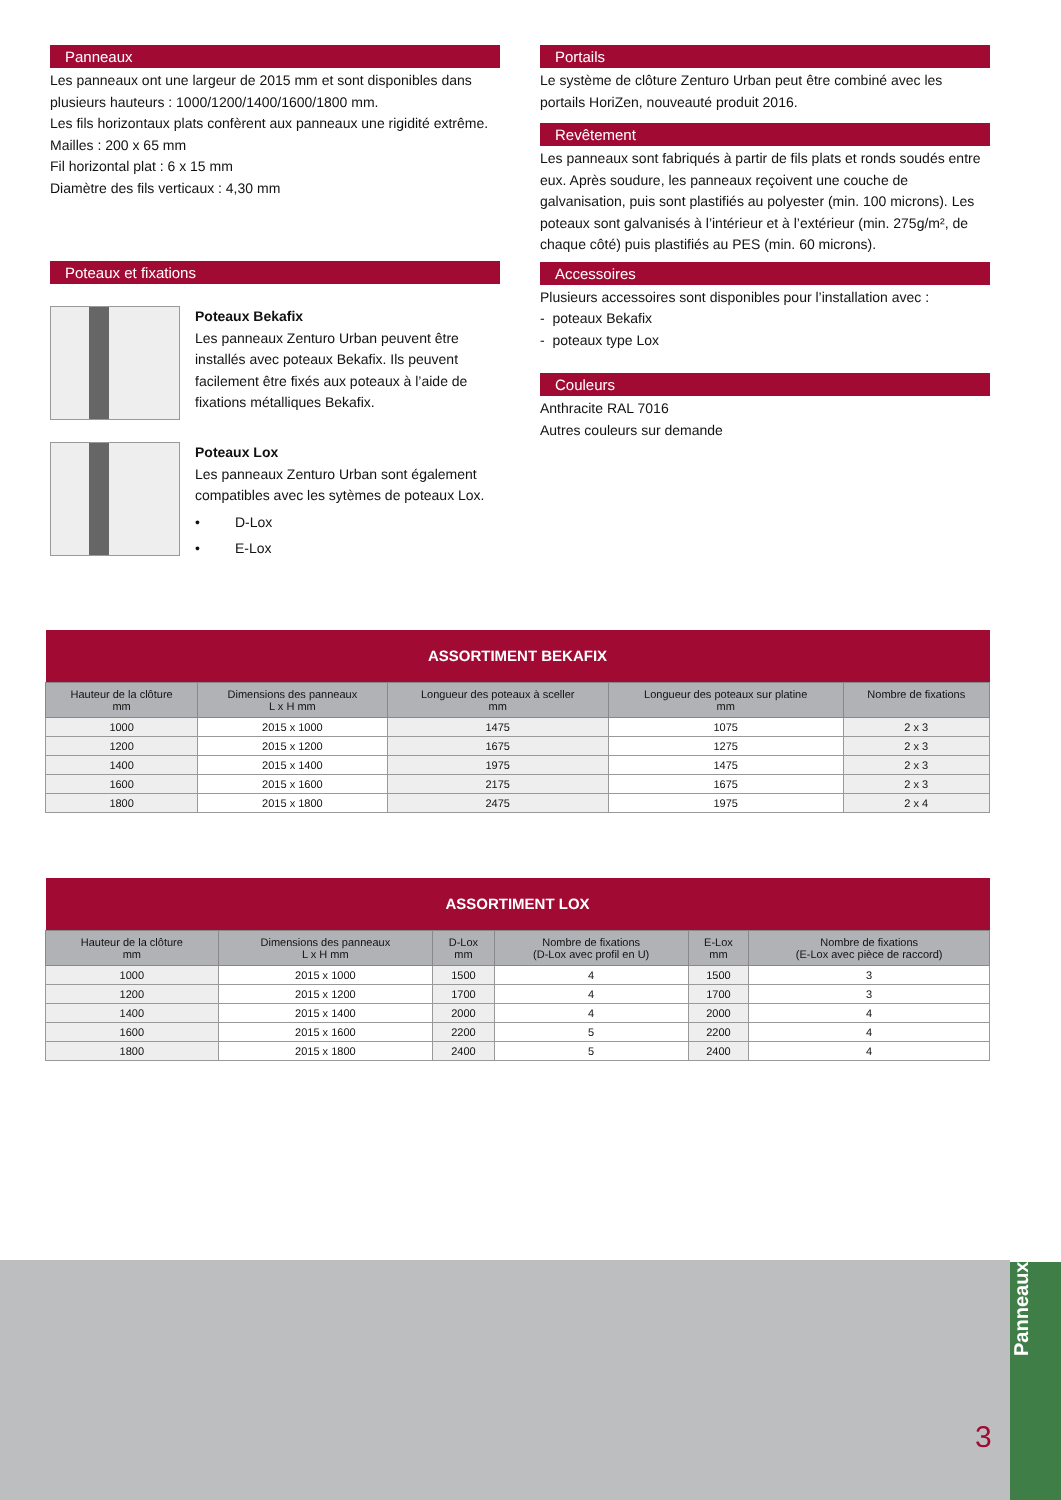Panneaux
Les panneaux ont une largeur de 2015 mm et sont disponibles dans plusieurs hauteurs : 1000/1200/1400/1600/1800 mm.
Les fils horizontaux plats confèrent aux panneaux une rigidité extrême.
Mailles : 200 x 65 mm
Fil horizontal plat : 6 x 15 mm
Diamètre des fils verticaux : 4,30 mm
Poteaux et fixations
Poteaux Bekafix
Les panneaux Zenturo Urban peuvent être installés avec poteaux Bekafix. Ils peuvent facilement être fixés aux poteaux à l’aide de fixations métalliques Bekafix.
Poteaux Lox
Les panneaux Zenturo Urban sont également compatibles avec les sytèmes de poteaux Lox.
• D-Lox
• E-Lox
Portails
Le système de clôture Zenturo Urban peut être combiné avec les portails HoriZen, nouveauté produit 2016.
Revêtement
Les panneaux sont fabriqués à partir de fils plats et ronds soudés entre eux. Après soudure, les panneaux reçoivent une couche de galvanisation, puis sont plastifiés au polyester (min. 100 microns). Les poteaux sont galvanisés à l’intérieur et à l’extérieur (min. 275g/m², de chaque côté) puis plastifiés au PES (min. 60 microns).
Accessoires
Plusieurs accessoires sont disponibles pour l’installation avec :
- poteaux Bekafix
- poteaux type Lox
Couleurs
Anthracite RAL 7016
Autres couleurs sur demande
| ASSORTIMENT BEKAFIX | | | | |
| --- | --- | --- | --- | --- |
| Hauteur de la clôture mm | Dimensions des panneaux L x H mm | Longueur des poteaux à sceller mm | Longueur des poteaux sur platine mm | Nombre de fixations |
| 1000 | 2015 x 1000 | 1475 | 1075 | 2 x 3 |
| 1200 | 2015 x 1200 | 1675 | 1275 | 2 x 3 |
| 1400 | 2015 x 1400 | 1975 | 1475 | 2 x 3 |
| 1600 | 2015 x 1600 | 2175 | 1675 | 2 x 3 |
| 1800 | 2015 x 1800 | 2475 | 1975 | 2 x 4 |
| ASSORTIMENT LOX | | | | | |
| --- | --- | --- | --- | --- | --- |
| Hauteur de la clôture mm | Dimensions des panneaux L x H mm | D-Lox mm | Nombre de fixations (D-Lox avec profil en U) | E-Lox mm | Nombre de fixations (E-Lox avec pièce de raccord) |
| 1000 | 2015 x 1000 | 1500 | 4 | 1500 | 3 |
| 1200 | 2015 x 1200 | 1700 | 4 | 1700 | 3 |
| 1400 | 2015 x 1400 | 2000 | 4 | 2000 | 4 |
| 1600 | 2015 x 1600 | 2200 | 5 | 2200 | 4 |
| 1800 | 2015 x 1800 | 2400 | 5 | 2400 | 4 |
3
Panneaux